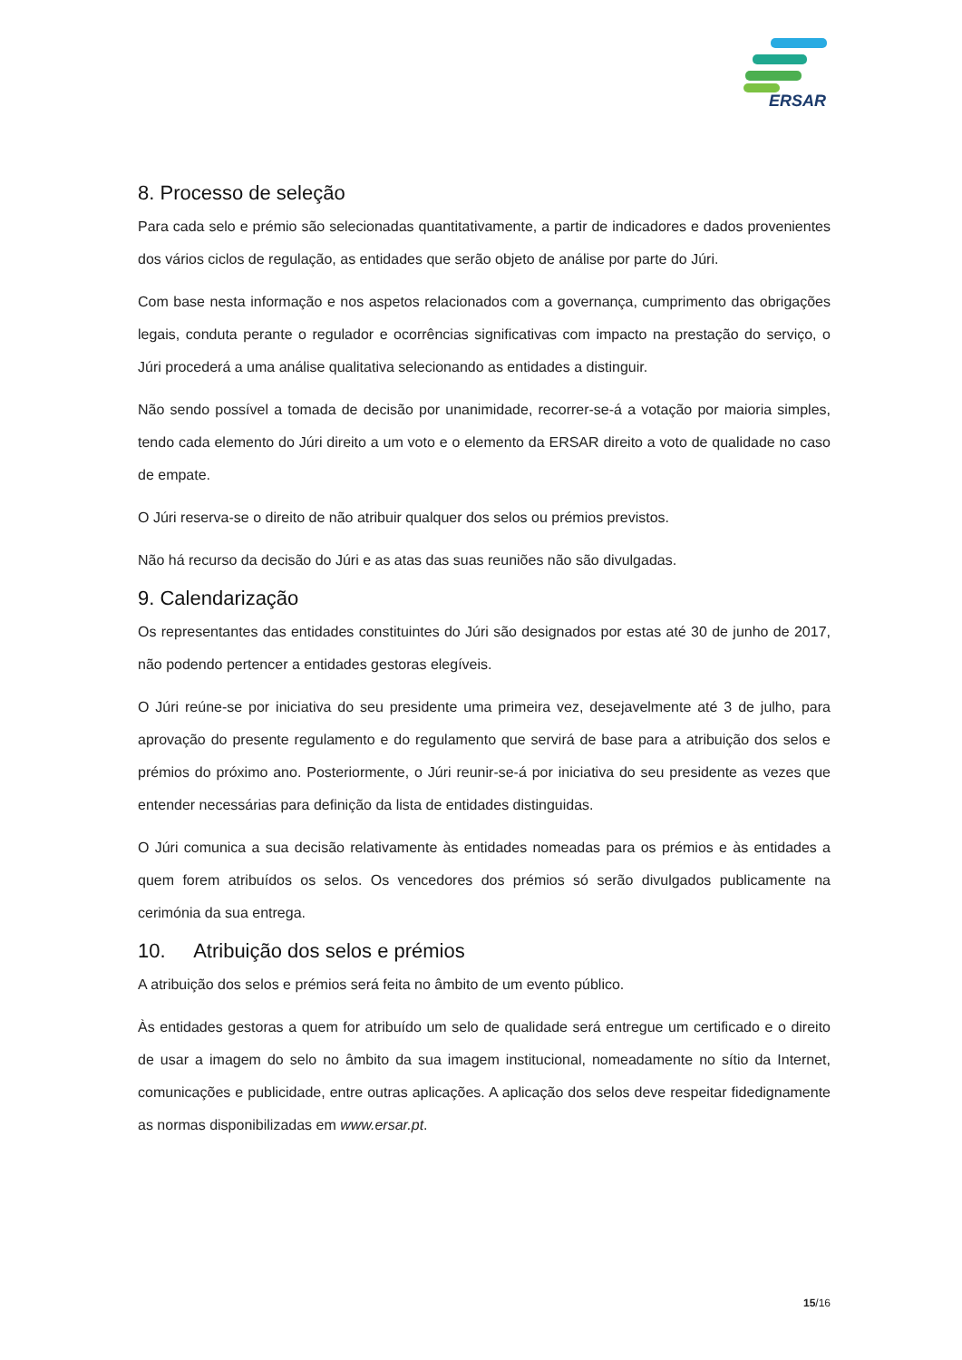ERSAR
8. Processo de seleção
Para cada selo e prémio são selecionadas quantitativamente, a partir de indicadores e dados provenientes dos vários ciclos de regulação, as entidades que serão objeto de análise por parte do Júri.
Com base nesta informação e nos aspetos relacionados com a governança, cumprimento das obrigações legais, conduta perante o regulador e ocorrências significativas com impacto na prestação do serviço, o Júri procederá a uma análise qualitativa selecionando as entidades a distinguir.
Não sendo possível a tomada de decisão por unanimidade, recorrer-se-á a votação por maioria simples, tendo cada elemento do Júri direito a um voto e o elemento da ERSAR direito a voto de qualidade no caso de empate.
O Júri reserva-se o direito de não atribuir qualquer dos selos ou prémios previstos.
Não há recurso da decisão do Júri e as atas das suas reuniões não são divulgadas.
9. Calendarização
Os representantes das entidades constituintes do Júri são designados por estas até 30 de junho de 2017, não podendo pertencer a entidades gestoras elegíveis.
O Júri reúne-se por iniciativa do seu presidente uma primeira vez, desejavelmente até 3 de julho, para aprovação do presente regulamento e do regulamento que servirá de base para a atribuição dos selos e prémios do próximo ano. Posteriormente, o Júri reunir-se-á por iniciativa do seu presidente as vezes que entender necessárias para definição da lista de entidades distinguidas.
O Júri comunica a sua decisão relativamente às entidades nomeadas para os prémios e às entidades a quem forem atribuídos os selos. Os vencedores dos prémios só serão divulgados publicamente na cerimónia da sua entrega.
10. Atribuição dos selos e prémios
A atribuição dos selos e prémios será feita no âmbito de um evento público.
Às entidades gestoras a quem for atribuído um selo de qualidade será entregue um certificado e o direito de usar a imagem do selo no âmbito da sua imagem institucional, nomeadamente no sítio da Internet, comunicações e publicidade, entre outras aplicações. A aplicação dos selos deve respeitar fidedignamente as normas disponibilizadas em www.ersar.pt.
15/16